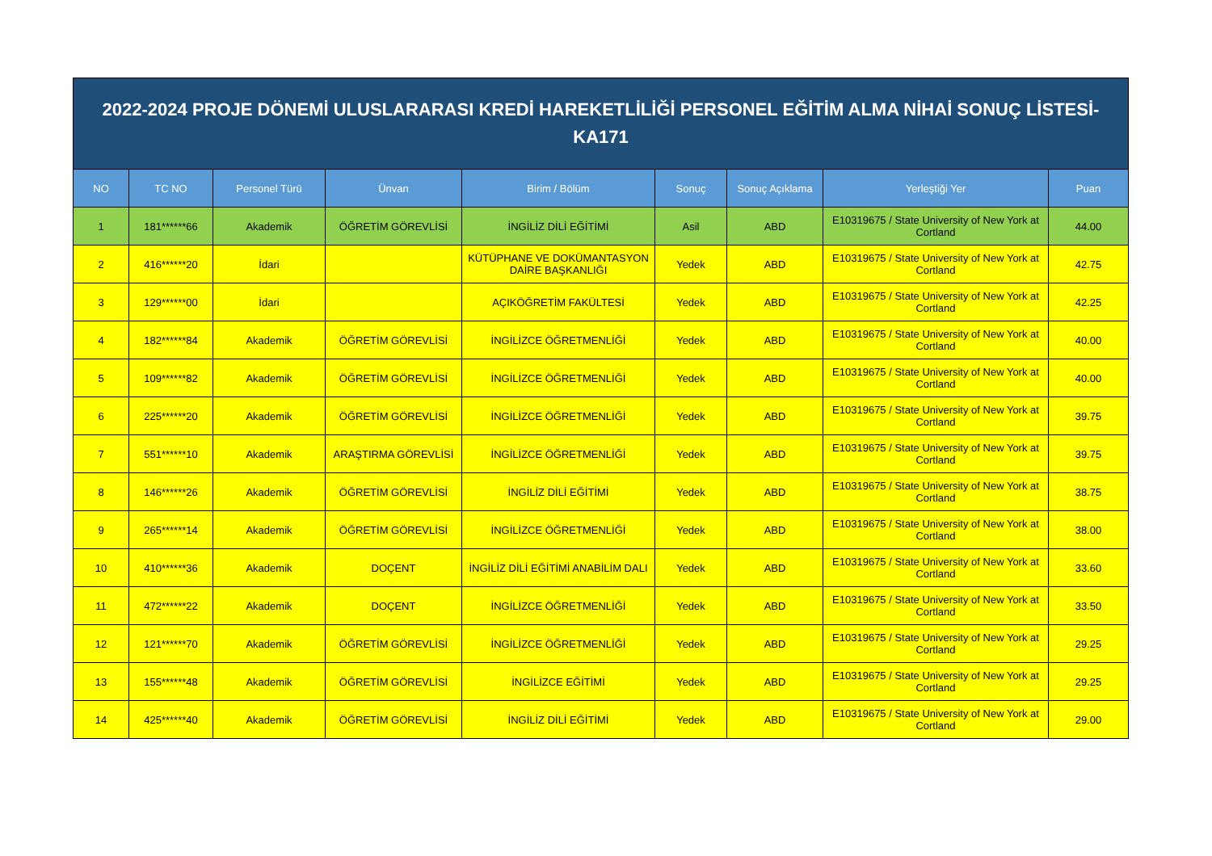| 2022-2024 PROJE DÖNEMİ ULUSLARARASI KREDİ HAREKETLİLİĞİ PERSONEL EĞİTİM ALMA NİHAİ SONUÇ LİSTESİ-KA171 | | | | | | | | |
| NO | TC NO | Personel Türü | Ünvan | Birim / Bölüm | Sonuç | Sonuç Açıklama | Yerleştiği Yer | Puan |
| 1 | 181******66 | Akademik | ÖĞRETİM GÖREVLİSİ | İNGİLİZ DİLİ EĞİTİMİ | Asil | ABD | E10319675 / State University of New York at Cortland | 44.00 |
| 2 | 416******20 | İdari | | KÜTÜPHANE VE DOKÜMANTASYON DAİRE BAŞKANLIĞI | Yedek | ABD | E10319675 / State University of New York at Cortland | 42.75 |
| 3 | 129******00 | İdari | | AÇIKÖĞRETİM FAKÜLTESİ | Yedek | ABD | E10319675 / State University of New York at Cortland | 42.25 |
| 4 | 182******84 | Akademik | ÖĞRETİM GÖREVLİSİ | İNGİLİZCE ÖĞRETMENLİĞİ | Yedek | ABD | E10319675 / State University of New York at Cortland | 40.00 |
| 5 | 109******82 | Akademik | ÖĞRETİM GÖREVLİSİ | İNGİLİZCE ÖĞRETMENLİĞİ | Yedek | ABD | E10319675 / State University of New York at Cortland | 40.00 |
| 6 | 225******20 | Akademik | ÖĞRETİM GÖREVLİSİ | İNGİLİZCE ÖĞRETMENLİĞİ | Yedek | ABD | E10319675 / State University of New York at Cortland | 39.75 |
| 7 | 551******10 | Akademik | ARAŞTIRMA GÖREVLİSİ | İNGİLİZCE ÖĞRETMENLİĞİ | Yedek | ABD | E10319675 / State University of New York at Cortland | 39.75 |
| 8 | 146******26 | Akademik | ÖĞRETİM GÖREVLİSİ | İNGİLİZ DİLİ EĞİTİMİ | Yedek | ABD | E10319675 / State University of New York at Cortland | 38.75 |
| 9 | 265******14 | Akademik | ÖĞRETİM GÖREVLİSİ | İNGİLİZCE ÖĞRETMENLİĞİ | Yedek | ABD | E10319675 / State University of New York at Cortland | 38.00 |
| 10 | 410******36 | Akademik | DOÇENT | İNGİLİZ DİLİ EĞİTİMİ ANABİLİM DALI | Yedek | ABD | E10319675 / State University of New York at Cortland | 33.60 |
| 11 | 472******22 | Akademik | DOÇENT | İNGİLİZCE ÖĞRETMENLİĞİ | Yedek | ABD | E10319675 / State University of New York at Cortland | 33.50 |
| 12 | 121******70 | Akademik | ÖĞRETİM GÖREVLİSİ | İNGİLİZCE ÖĞRETMENLİĞİ | Yedek | ABD | E10319675 / State University of New York at Cortland | 29.25 |
| 13 | 155******48 | Akademik | ÖĞRETİM GÖREVLİSİ | İNGİLİZCE EĞİTİMİ | Yedek | ABD | E10319675 / State University of New York at Cortland | 29.25 |
| 14 | 425******40 | Akademik | ÖĞRETİM GÖREVLİSİ | İNGİLİZ DİLİ EĞİTİMİ | Yedek | ABD | E10319675 / State University of New York at Cortland | 29.00 |